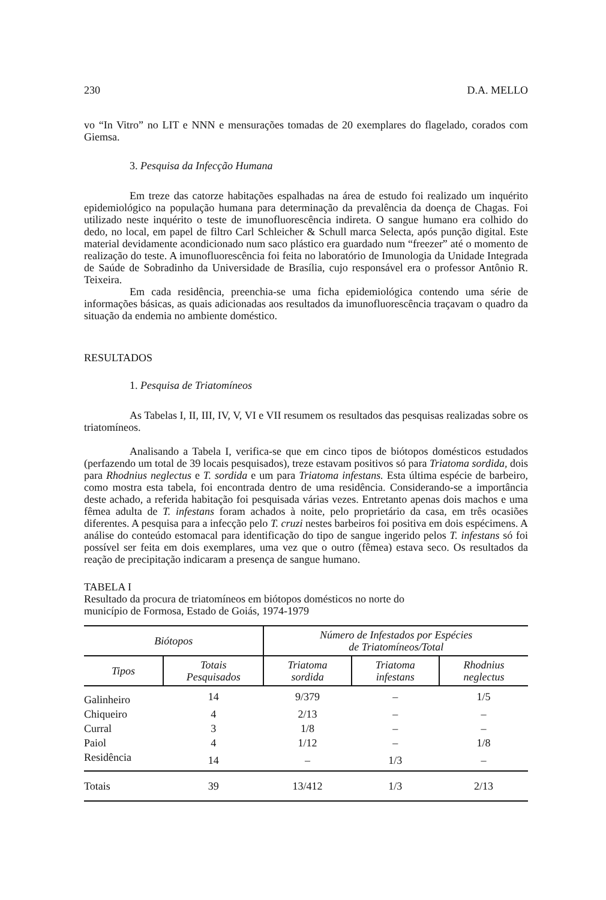230 D.A. MELLO
vo “In Vitro” no LIT e NNN e mensurações tomadas de 20 exemplares do flagelado, corados com Giemsa.
3. Pesquisa da Infecção Humana
Em treze das catorze habitações espalhadas na área de estudo foi realizado um inquérito epidemiológico na população humana para determinação da prevalência da doença de Chagas. Foi utilizado neste inquérito o teste de imunofluorescência indireta. O sangue humano era colhido do dedo, no local, em papel de filtro Carl Schleicher & Schull marca Selecta, após punção digital. Este material devidamente acondicionado num saco plástico era guardado num “freezer” até o momento de realização do teste. A imunofluorescência foi feita no laboratório de Imunologia da Unidade Integrada de Saúde de Sobradinho da Universidade de Brasília, cujo responsável era o professor Antônio R. Teixeira.
Em cada residência, preenchia-se uma ficha epidemiológica contendo uma série de informações básicas, as quais adicionadas aos resultados da imunofluorescência traçavam o quadro da situação da endemia no ambiente doméstico.
RESULTADOS
1. Pesquisa de Triatomíneos
As Tabelas I, II, III, IV, V, VI e VII resumem os resultados das pesquisas realizadas sobre os triatomíneos.
Analisando a Tabela I, verifica-se que em cinco tipos de biótopos domésticos estudados (perfazendo um total de 39 locais pesquisados), treze estavam positivos só para Triatoma sordida, dois para Rhodnius neglectus e T. sordida e um para Triatoma infestans. Esta última espécie de barbeiro, como mostra esta tabela, foi encontrada dentro de uma residência. Considerando-se a importância deste achado, a referida habitação foi pesquisada várias vezes. Entretanto apenas dois machos e uma fêmea adulta de T. infestans foram achados à noite, pelo proprietário da casa, em três ocasiões diferentes. A pesquisa para a infecção pelo T. cruzi nestes barbeiros foi positiva em dois espécimens. A análise do conteúdo estomacal para identificação do tipo de sangue ingerido pelos T. infestans só foi possível ser feita em dois exemplares, uma vez que o outro (fêmea) estava seco. Os resultados da reação de precipitação indicaram a presença de sangue humano.
TABELA I
Resultado da procura de triatomíneos em biótopos domésticos no norte do
município de Formosa, Estado de Goiás, 1974-1979
| Biótopos | | Número de Infestados por Espécies de Triatomíneos/Total | | |
| --- | --- | --- | --- | --- |
| Tipos | Totais Pesquisados | Triatoma sordida | Triatoma infestans | Rhodnius neglectus |
| Galinheiro | 14 | 9/379 | – | 1/5 |
| Chiqueiro | 4 | 2/13 | – | – |
| Curral | 3 | 1/8 | – | – |
| Paiol | 4 | 1/12 | – | 1/8 |
| Residência | 14 | – | 1/3 | – |
| Totais | 39 | 13/412 | 1/3 | 2/13 |